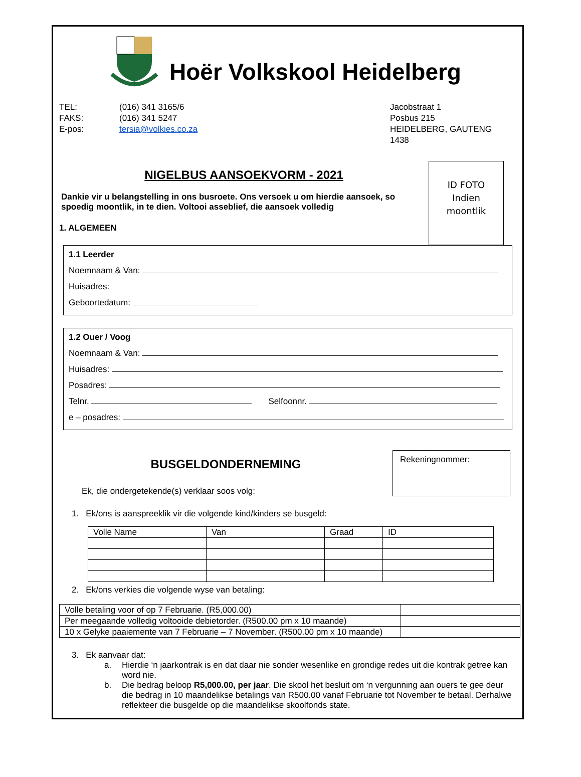Hoër Volkskool Heidelberg
TEL:
FAKS:
E-pos:
(016) 341 3165/6
(016) 341 5247
tersia@volkies.co.za
Jacobstraat 1
Posbus 215
HEIDELBERG, GAUTENG
1438
NIGELBUS AANSOEKVORM - 2021
Dankie vir u belangstelling in ons busroete. Ons versoek u om hierdie aansoek, so spoedig moontlik, in te dien. Voltooi asseblief, die aansoek volledig
1. ALGEMEEN
ID FOTO
Indien
moontlik
1.1 Leerder
Noemnaam & Van:
Huisadres:
Geboortedatum:
1.2 Ouer / Voog
Noemnaam & Van:
Huisadres:
Posadres:
Telnr. Selfoonnr.
e – posadres:
BUSGELDONDERNEMING
Ek, die ondergetekende(s) verklaar soos volg:
Rekeningnommer:
1. Ek/ons is aanspreeklik vir die volgende kind/kinders se busgeld:
| Volle Name | Van | Graad | ID |
| --- | --- | --- | --- |
2. Ek/ons verkies die volgende wyse van betaling:
| Volle betaling voor of op 7 Februarie. (R5,000.00) | |
| Per meegaande volledig voltooide debietorder. (R500.00 pm x 10 maande) | |
| 10 x Gelyke paaiemente van 7 Februarie – 7 November. (R500.00 pm x 10 maande) | |
3. Ek aanvaar dat:
a. Hierdie ‘n jaarkontrak is en dat daar nie sonder wesenlike en grondige redes uit die kontrak getree kan word nie.
b. Die bedrag beloop R5,000.00, per jaar. Die skool het besluit om ‘n vergunning aan ouers te gee deur die bedrag in 10 maandelikse betalings van R500.00 vanaf Februarie tot November te betaal. Derhalwe reflekteer die busgelde op die maandelikse skoolfonds state.